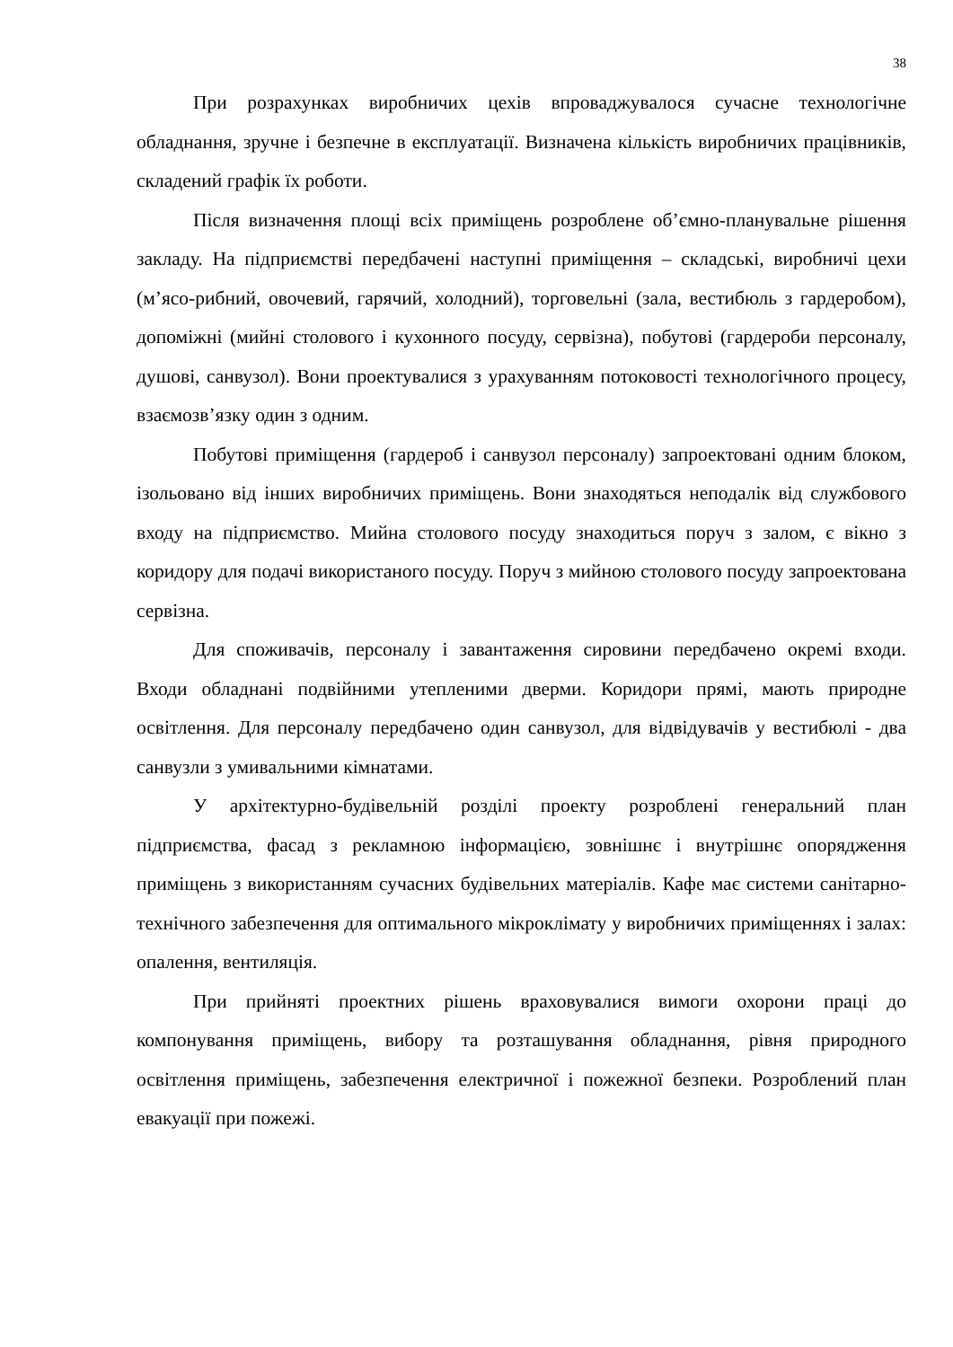38
При розрахунках виробничих цехів впроваджувалося сучасне технологічне обладнання, зручне і безпечне в експлуатації. Визначена кількість виробничих працівників, складений графік їх роботи.
Після визначення площі всіх приміщень розроблене об’ємно-планувальне рішення закладу. На підприємстві передбачені наступні приміщення – складські, виробничі цехи (м’ясо-рибний, овочевий, гарячий, холодний), торговельні (зала, вестибюль з гардеробом), допоміжні (мийні столового і кухонного посуду, сервізна), побутові (гардероби персоналу, душові, санвузол). Вони проектувалися з урахуванням потоковості технологічного процесу, взаємозв’язку один з одним.
Побутові приміщення (гардероб і санвузол персоналу) запроектовані одним блоком, ізольовано від інших виробничих приміщень. Вони знаходяться неподалік від службового входу на підприємство. Мийна столового посуду знаходиться поруч з залом, є вікно з коридору для подачі використаного посуду. Поруч з мийною столового посуду запроектована сервізна.
Для споживачів, персоналу і завантаження сировини передбачено окремі входи. Входи обладнані подвійними утепленими дверми. Коридори прямі, мають природне освітлення. Для персоналу передбачено один санвузол, для відвідувачів у вестибюлі - два санвузли з умивальними кімнатами.
У архітектурно-будівельній розділі проекту розроблені генеральний план підприємства, фасад з рекламною інформацією, зовнішнє і внутрішнє опорядження приміщень з використанням сучасних будівельних матеріалів. Кафе має системи санітарно-технічного забезпечення для оптимального мікроклімату у виробничих приміщеннях і залах: опалення, вентиляція.
При прийняті проектних рішень враховувалися вимоги охорони праці до компонування приміщень, вибору та розташування обладнання, рівня природного освітлення приміщень, забезпечення електричної і пожежної безпеки. Розроблений план евакуації при пожежі.